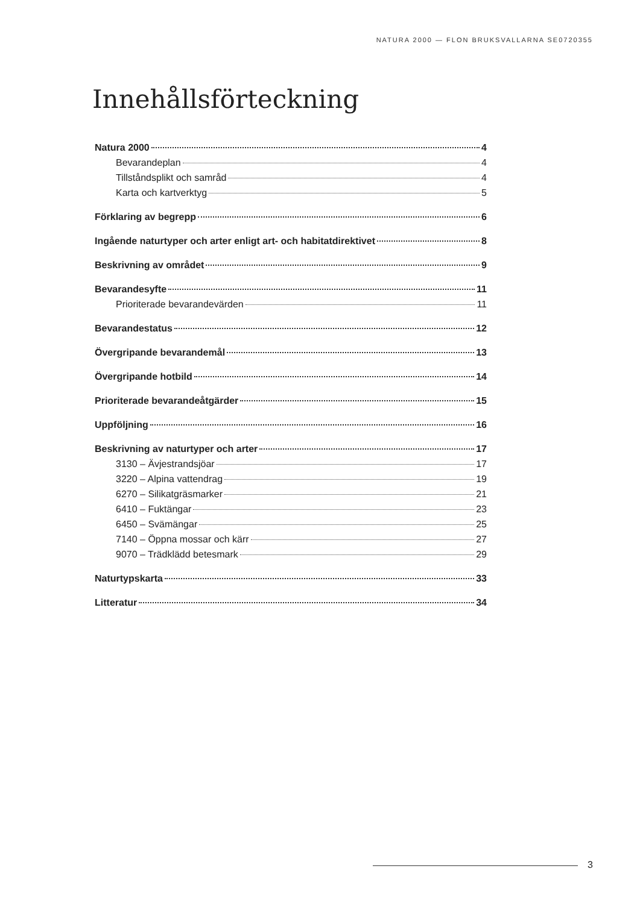NATURA 2000 — FLON BRUKSVALLARNA SE0720355
Innehållsförteckning
Natura 2000 4
Bevarandeplan 4
Tillståndsplikt och samråd 4
Karta och kartverktyg 5
Förklaring av begrepp 6
Ingående naturtyper och arter enligt art- och habitatdirektivet 8
Beskrivning av området 9
Bevarandesyfte 11
Prioriterade bevarandevärden 11
Bevarandestatus 12
Övergripande bevarandemål 13
Övergripande hotbild 14
Prioriterade bevarandeåtgärder 15
Uppföljning 16
Beskrivning av naturtyper och arter 17
3130 – Ävjestrandsjöar 17
3220 – Alpina vattendrag 19
6270 – Silikatgräsmarker 21
6410 – Fuktängar 23
6450 – Svämängar 25
7140 – Öppna mossar och kärr 27
9070 – Trädklädd betesmark 29
Naturtypskarta 33
Litteratur 34
3